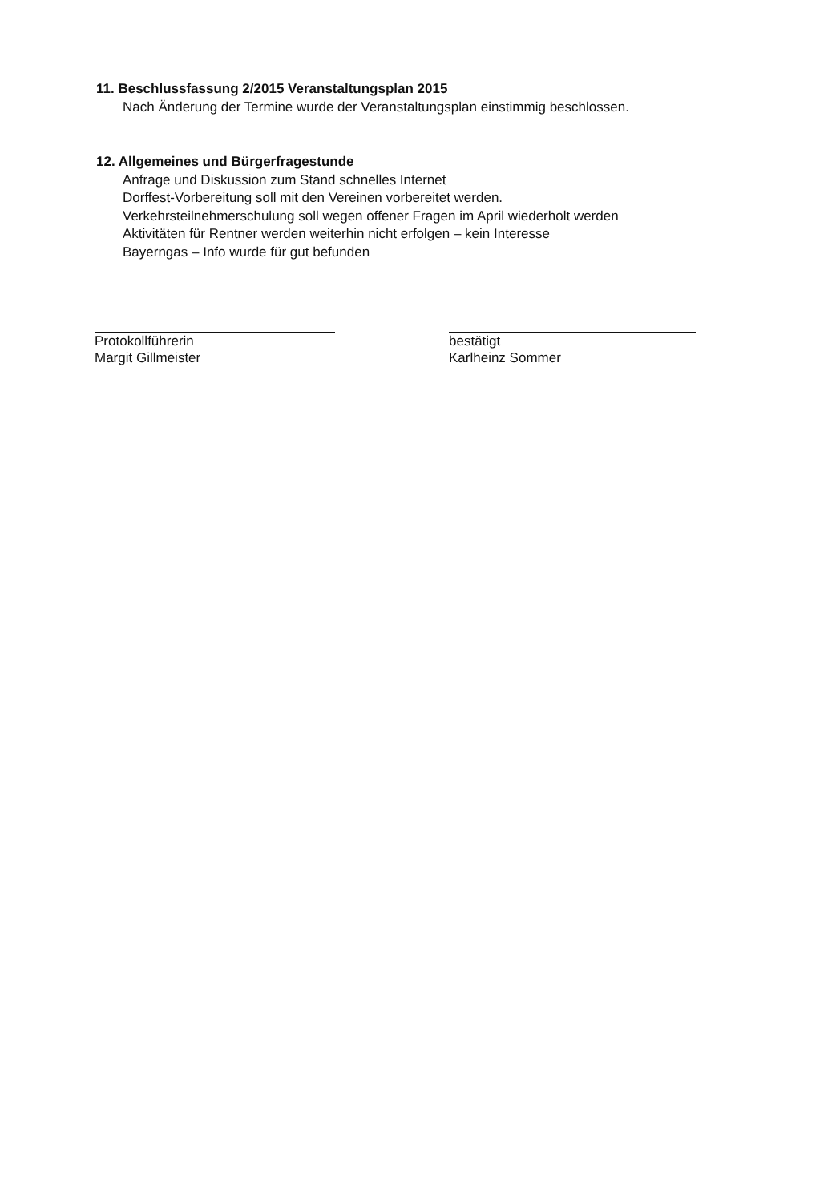11. Beschlussfassung 2/2015 Veranstaltungsplan 2015
Nach Änderung der Termine wurde der Veranstaltungsplan einstimmig beschlossen.
12. Allgemeines und Bürgerfragestunde
Anfrage und Diskussion zum Stand schnelles Internet
Dorffest-Vorbereitung soll mit den Vereinen vorbereitet werden.
Verkehrsteilnehmerschulung soll wegen offener Fragen im April wiederholt werden
Aktivitäten für Rentner werden weiterhin nicht erfolgen – kein Interesse
Bayerngas – Info wurde für gut befunden
Protokollführerin
Margit Gillmeister
bestätigt
Karlheinz Sommer